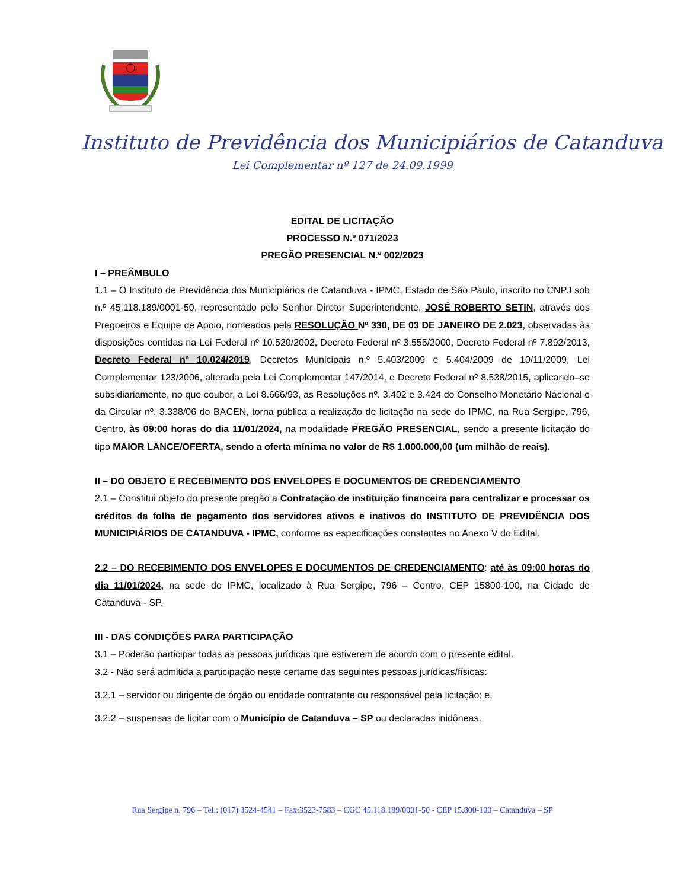Instituto de Previdência dos Municipiários de Catanduva
Lei Complementar nº 127 de 24.09.1999
EDITAL DE LICITAÇÃO
PROCESSO N.º 071/2023
PREGÃO PRESENCIAL N.º 002/2023
I – PREÂMBULO
1.1 – O Instituto de Previdência dos Municipiários de Catanduva - IPMC, Estado de São Paulo, inscrito no CNPJ sob n.º 45.118.189/0001-50, representado pelo Senhor Diretor Superintendente, JOSÉ ROBERTO SETIN, através dos Pregoeiros e Equipe de Apoio, nomeados pela RESOLUÇÃO Nº 330, DE 03 DE JANEIRO DE 2.023, observadas às disposições contidas na Lei Federal nº 10.520/2002, Decreto Federal nº 3.555/2000, Decreto Federal nº 7.892/2013, Decreto Federal nº 10.024/2019, Decretos Municipais n.º 5.403/2009 e 5.404/2009 de 10/11/2009, Lei Complementar 123/2006, alterada pela Lei Complementar 147/2014, e Decreto Federal nº 8.538/2015, aplicando–se subsidiariamente, no que couber, a Lei 8.666/93, as Resoluções nº. 3.402 e 3.424 do Conselho Monetário Nacional e da Circular nº. 3.338/06 do BACEN, torna pública a realização de licitação na sede do IPMC, na Rua Sergipe, 796, Centro, às 09:00 horas do dia 11/01/2024, na modalidade PREGÃO PRESENCIAL, sendo a presente licitação do tipo MAIOR LANCE/OFERTA, sendo a oferta mínima no valor de R$ 1.000.000,00 (um milhão de reais).
II – DO OBJETO E RECEBIMENTO DOS ENVELOPES E DOCUMENTOS DE CREDENCIAMENTO
2.1 – Constitui objeto do presente pregão a Contratação de instituição financeira para centralizar e processar os créditos da folha de pagamento dos servidores ativos e inativos do INSTITUTO DE PREVIDÊNCIA DOS MUNICIPIÁRIOS DE CATANDUVA - IPMC, conforme as especificações constantes no Anexo V do Edital.
2.2 – DO RECEBIMENTO DOS ENVELOPES E DOCUMENTOS DE CREDENCIAMENTO: até às 09:00 horas do dia 11/01/2024, na sede do IPMC, localizado à Rua Sergipe, 796 – Centro, CEP 15800-100, na Cidade de Catanduva - SP.
III - DAS CONDIÇÕES PARA PARTICIPAÇÃO
3.1 – Poderão participar todas as pessoas jurídicas que estiverem de acordo com o presente edital.
3.2 - Não será admitida a participação neste certame das seguintes pessoas jurídicas/físicas:
3.2.1 – servidor ou dirigente de órgão ou entidade contratante ou responsável pela licitação; e,
3.2.2 – suspensas de licitar com o Município de Catanduva – SP ou declaradas inidôneas.
Rua Sergipe n. 796 – Tel.: (017) 3524-4541 – Fax:3523-7583 – CGC 45.118.189/0001-50 - CEP 15.800-100 – Catanduva – SP